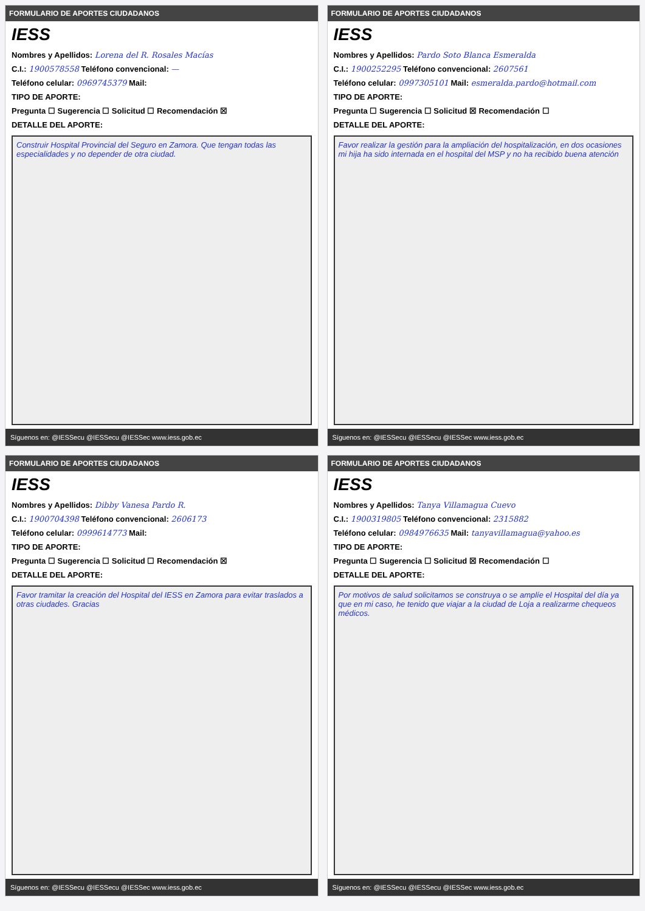FORMULARIO DE APORTES CIUDADANOS
IESS
Nombres y Apellidos: Lorena del R. Rosales Macías
C.I.: 1900578558 Teléfono convencional: —
Teléfono celular: 0969745379 Mail:
TIPO DE APORTE:
Pregunta ☐ Sugerencia ☐ Solicitud ☐ Recomendación ☒
DETALLE DEL APORTE:
Construir Hospital Provincial del Seguro en Zamora. Que tengan todas las especialidades y no depender de otra ciudad.
Síguenos en: @IESSecu @IESSecu @IESSec www.iess.gob.ec
FORMULARIO DE APORTES CIUDADANOS
IESS
Nombres y Apellidos: Pardo Soto Blanca Esmeralda
C.I.: 1900252295 Teléfono convencional: 2607561
Teléfono celular: 0997305101 Mail: esmeralda.pardo@hotmail.com
TIPO DE APORTE:
Pregunta ☐ Sugerencia ☐ Solicitud ☒ Recomendación ☐
DETALLE DEL APORTE:
Favor realizar la gestión para la ampliación del hospitalización, en dos ocasiones mi hija ha sido internada en el hospital del MSP y no ha recibido buena atención
Síguenos en: @IESSecu @IESSecu @IESSec www.iess.gob.ec
FORMULARIO DE APORTES CIUDADANOS
IESS
Nombres y Apellidos: Dibby Vanesa Pardo R.
C.I.: 1900704398 Teléfono convencional: 2606173
Teléfono celular: 0999614773 Mail:
TIPO DE APORTE:
Pregunta ☐ Sugerencia ☐ Solicitud ☐ Recomendación ☒
DETALLE DEL APORTE:
Favor tramitar la creación del Hospital del IESS en Zamora para evitar traslados a otras ciudades. Gracias
Síguenos en: @IESSecu @IESSecu @IESSec www.iess.gob.ec
FORMULARIO DE APORTES CIUDADANOS
IESS
Nombres y Apellidos: Tanya Villamagua Cuevo
C.I.: 1900319805 Teléfono convencional: 2315882
Teléfono celular: 0984976635 Mail: tanyavillamagua@yahoo.es
TIPO DE APORTE:
Pregunta ☐ Sugerencia ☐ Solicitud ☒ Recomendación ☐
DETALLE DEL APORTE:
Por motivos de salud solicitamos se construya o se amplíe el Hospital del día ya que en mi caso, he tenido que viajar a la ciudad de Loja a realizarme chequeos médicos.
Síguenos en: @IESSecu @IESSecu @IESSec www.iess.gob.ec